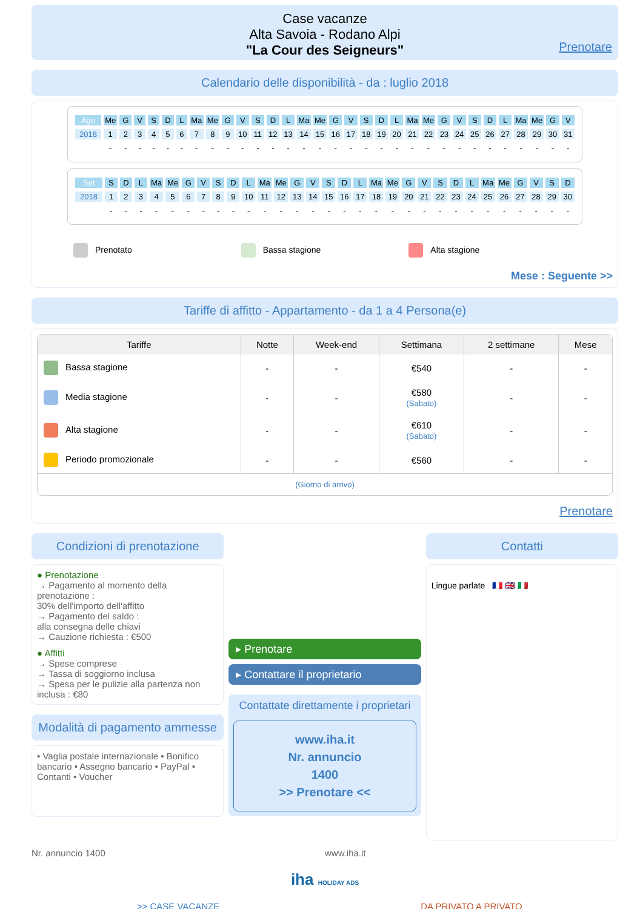Case vacanze
Alta Savoia - Rodano Alpi
"La Cour des Seigneurs"
Prenotare
Calendario delle disponibilità - da : luglio 2018
| Ago | Me | G | V | S | D | L | Ma | Me | G | V | S | D | L | Ma | Me | G | V | S | D | L | Ma | Me | G | V | S | D | L | Ma | Me | G | V |
| 2018 | 1 | 2 | 3 | 4 | 5 | 6 | 7 | 8 | 9 | 10 | 11 | 12 | 13 | 14 | 15 | 16 | 17 | 18 | 19 | 20 | 21 | 22 | 23 | 24 | 25 | 26 | 27 | 28 | 29 | 30 | 31 |
| | - | - | - | - | - | - | - | - | - | - | - | - | - | - | - | - | - | - | - | - | - | - | - | - | - | - | - | - | - | - | - |
| Set | S | D | L | Ma | Me | G | V | S | D | L | Ma | Me | G | V | S | D | L | Ma | Me | G | V | S | D | L | Ma | Me | G | V | S | D |
| 2018 | 1 | 2 | 3 | 4 | 5 | 6 | 7 | 8 | 9 | 10 | 11 | 12 | 13 | 14 | 15 | 16 | 17 | 18 | 19 | 20 | 21 | 22 | 23 | 24 | 25 | 26 | 27 | 28 | 29 | 30 |
| | - | - | - | - | - | - | - | - | - | - | - | - | - | - | - | - | - | - | - | - | - | - | - | - | - | - | - | - | - | - |
Prenotato Bassa stagione Alta stagione
Mese : Seguente >>
Tariffe di affitto - Appartamento - da 1 a 4 Persona(e)
| Tariffe | Notte | Week-end | Settimana | 2 settimane | Mese |
| --- | --- | --- | --- | --- | --- |
| Bassa stagione | - | - | €540 | - | - |
| Media stagione | - | - | €580 (Sabato) | - | - |
| Alta stagione | - | - | €610 (Sabato) | - | - |
| Periodo promozionale | - | - | €560 | - | - |
| (Giorno di arrivo) | | | | | |
Prenotare
Condizioni di prenotazione
● Prenotazione
→ Pagamento al momento della prenotazione :
30% dell'importo dell'affitto
→ Pagamento del saldo :
alla consegna delle chiavi
→ Cauzione richiesta : €500
● Affitti
→ Spese comprese
→ Tassa di soggiorno inclusa
→ Spesa per le pulizie alla partenza non inclusa : €80
Modalità di pagamento ammesse
• Vaglia postale internazionale • Bonifico bancario • Assegno bancario • PayPal • Contanti • Voucher
▸ Prenotare
▸ Contattare il proprietario
Contattate direttamente i proprietari
www.iha.it
Nr. annuncio
1400
>> Prenotare <<
Contatti
Lingue parlate 🇫🇷 🇬🇧 🇮🇹
Nr. annuncio 1400 www.iha.it
iha HOLIDAY ADS
>> CASE VACANZE DA PRIVATO A PRIVATO